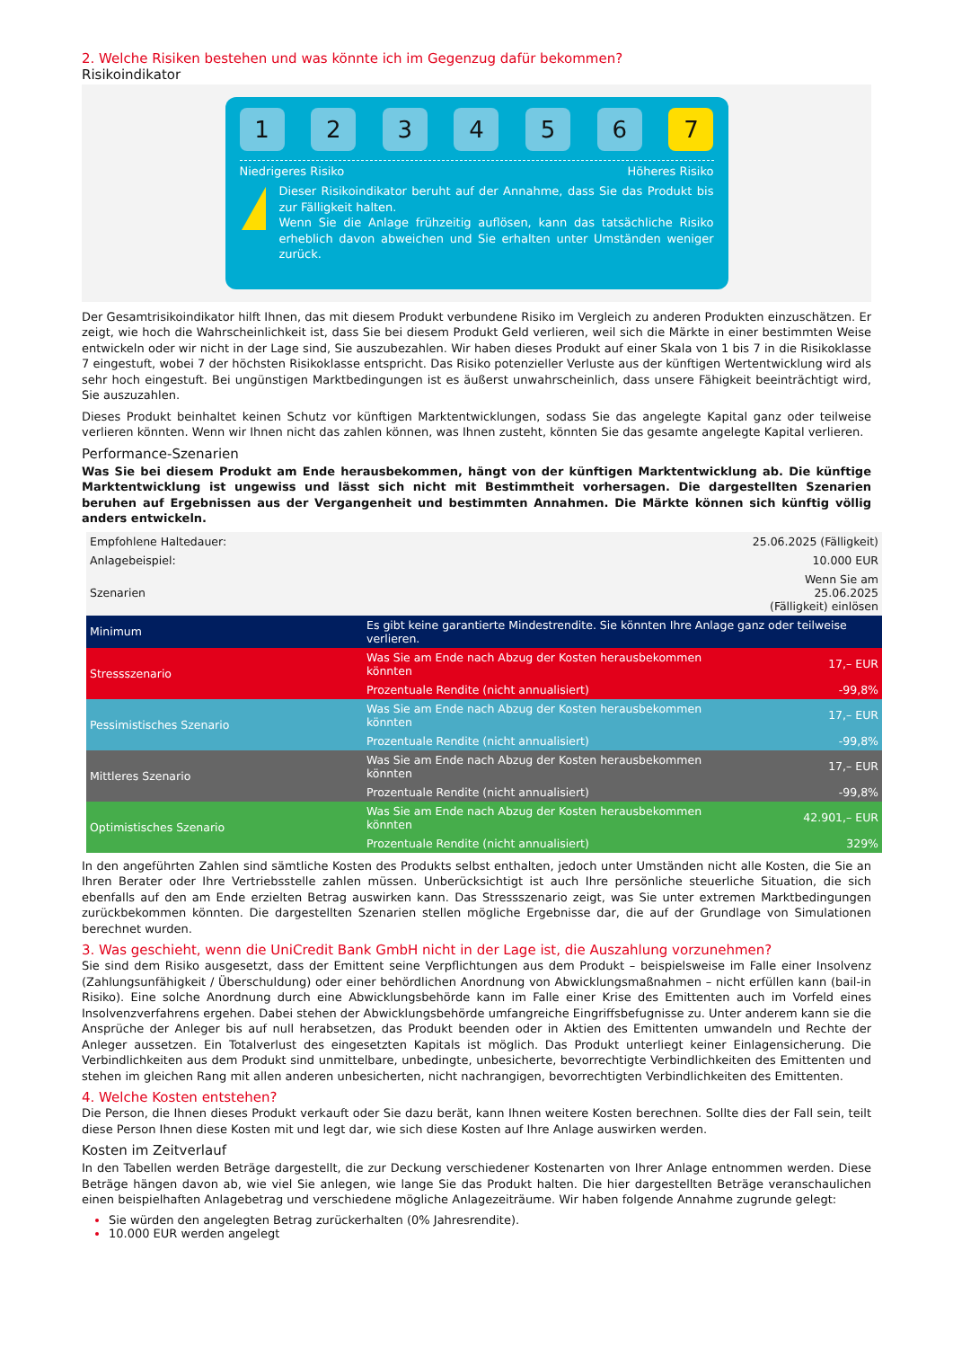2. Welche Risiken bestehen und was könnte ich im Gegenzug dafür bekommen?
Risikoindikator
1 2 3 4 5 6 7
Niedrigeres Risiko Höheres Risiko
!
Dieser Risikoindikator beruht auf der Annahme, dass Sie das Produkt bis zur Fälligkeit halten.
Wenn Sie die Anlage frühzeitig auflösen, kann das tatsächliche Risiko erheblich davon abweichen und Sie erhalten unter Umständen weniger zurück.
Der Gesamtrisikoindikator hilft Ihnen, das mit diesem Produkt verbundene Risiko im Vergleich zu anderen Produkten einzuschätzen. Er zeigt, wie hoch die Wahrscheinlichkeit ist, dass Sie bei diesem Produkt Geld verlieren, weil sich die Märkte in einer bestimmten Weise entwickeln oder wir nicht in der Lage sind, Sie auszubezahlen. Wir haben dieses Produkt auf einer Skala von 1 bis 7 in die Risikoklasse 7 eingestuft, wobei 7 der höchsten Risikoklasse entspricht. Das Risiko potenzieller Verluste aus der künftigen Wertentwicklung wird als sehr hoch eingestuft. Bei ungünstigen Marktbedingungen ist es äußerst unwahrscheinlich, dass unsere Fähigkeit beeinträchtigt wird, Sie auszuzahlen.
Dieses Produkt beinhaltet keinen Schutz vor künftigen Marktentwicklungen, sodass Sie das angelegte Kapital ganz oder teilweise verlieren könnten. Wenn wir Ihnen nicht das zahlen können, was Ihnen zusteht, könnten Sie das gesamte angelegte Kapital verlieren.
Performance-Szenarien
Was Sie bei diesem Produkt am Ende herausbekommen, hängt von der künftigen Marktentwicklung ab. Die künftige Marktentwicklung ist ungewiss und lässt sich nicht mit Bestimmtheit vorhersagen. Die dargestellten Szenarien beruhen auf Ergebnissen aus der Vergangenheit und bestimmten Annahmen. Die Märkte können sich künftig völlig anders entwickeln.
| Empfohlene Haltedauer: | | 25.06.2025 (Fälligkeit) |
| Anlagebeispiel: | | 10.000 EUR |
| Szenarien | | Wenn Sie am 25.06.2025 (Fälligkeit) einlösen |
| Minimum | Es gibt keine garantierte Mindestrendite. Sie könnten Ihre Anlage ganz oder teilweise verlieren. | |
| Stressszenario | Was Sie am Ende nach Abzug der Kosten herausbekommen könnten | 17,– EUR |
| | Prozentuale Rendite (nicht annualisiert) | -99,8% |
| Pessimistisches Szenario | Was Sie am Ende nach Abzug der Kosten herausbekommen könnten | 17,– EUR |
| | Prozentuale Rendite (nicht annualisiert) | -99,8% |
| Mittleres Szenario | Was Sie am Ende nach Abzug der Kosten herausbekommen könnten | 17,– EUR |
| | Prozentuale Rendite (nicht annualisiert) | -99,8% |
| Optimistisches Szenario | Was Sie am Ende nach Abzug der Kosten herausbekommen könnten | 42.901,– EUR |
| | Prozentuale Rendite (nicht annualisiert) | 329% |
In den angeführten Zahlen sind sämtliche Kosten des Produkts selbst enthalten, jedoch unter Umständen nicht alle Kosten, die Sie an Ihren Berater oder Ihre Vertriebsstelle zahlen müssen. Unberücksichtigt ist auch Ihre persönliche steuerliche Situation, die sich ebenfalls auf den am Ende erzielten Betrag auswirken kann. Das Stressszenario zeigt, was Sie unter extremen Marktbedingungen zurückbekommen könnten. Die dargestellten Szenarien stellen mögliche Ergebnisse dar, die auf der Grundlage von Simulationen berechnet wurden.
3. Was geschieht, wenn die UniCredit Bank GmbH nicht in der Lage ist, die Auszahlung vorzunehmen?
Sie sind dem Risiko ausgesetzt, dass der Emittent seine Verpflichtungen aus dem Produkt – beispielsweise im Falle einer Insolvenz (Zahlungsunfähigkeit / Überschuldung) oder einer behördlichen Anordnung von Abwicklungsmaßnahmen – nicht erfüllen kann (bail-in Risiko). Eine solche Anordnung durch eine Abwicklungsbehörde kann im Falle einer Krise des Emittenten auch im Vorfeld eines Insolvenzverfahrens ergehen. Dabei stehen der Abwicklungsbehörde umfangreiche Eingriffsbefugnisse zu. Unter anderem kann sie die Ansprüche der Anleger bis auf null herabsetzen, das Produkt beenden oder in Aktien des Emittenten umwandeln und Rechte der Anleger aussetzen. Ein Totalverlust des eingesetzten Kapitals ist möglich. Das Produkt unterliegt keiner Einlagensicherung. Die Verbindlichkeiten aus dem Produkt sind unmittelbare, unbedingte, unbesicherte, bevorrechtigte Verbindlichkeiten des Emittenten und stehen im gleichen Rang mit allen anderen unbesicherten, nicht nachrangigen, bevorrechtigten Verbindlichkeiten des Emittenten.
4. Welche Kosten entstehen?
Die Person, die Ihnen dieses Produkt verkauft oder Sie dazu berät, kann Ihnen weitere Kosten berechnen. Sollte dies der Fall sein, teilt diese Person Ihnen diese Kosten mit und legt dar, wie sich diese Kosten auf Ihre Anlage auswirken werden.
Kosten im Zeitverlauf
In den Tabellen werden Beträge dargestellt, die zur Deckung verschiedener Kostenarten von Ihrer Anlage entnommen werden. Diese Beträge hängen davon ab, wie viel Sie anlegen, wie lange Sie das Produkt halten. Die hier dargestellten Beträge veranschaulichen einen beispielhaften Anlagebetrag und verschiedene mögliche Anlagezeiträume. Wir haben folgende Annahme zugrunde gelegt:
Sie würden den angelegten Betrag zurückerhalten (0% Jahresrendite).
10.000 EUR werden angelegt